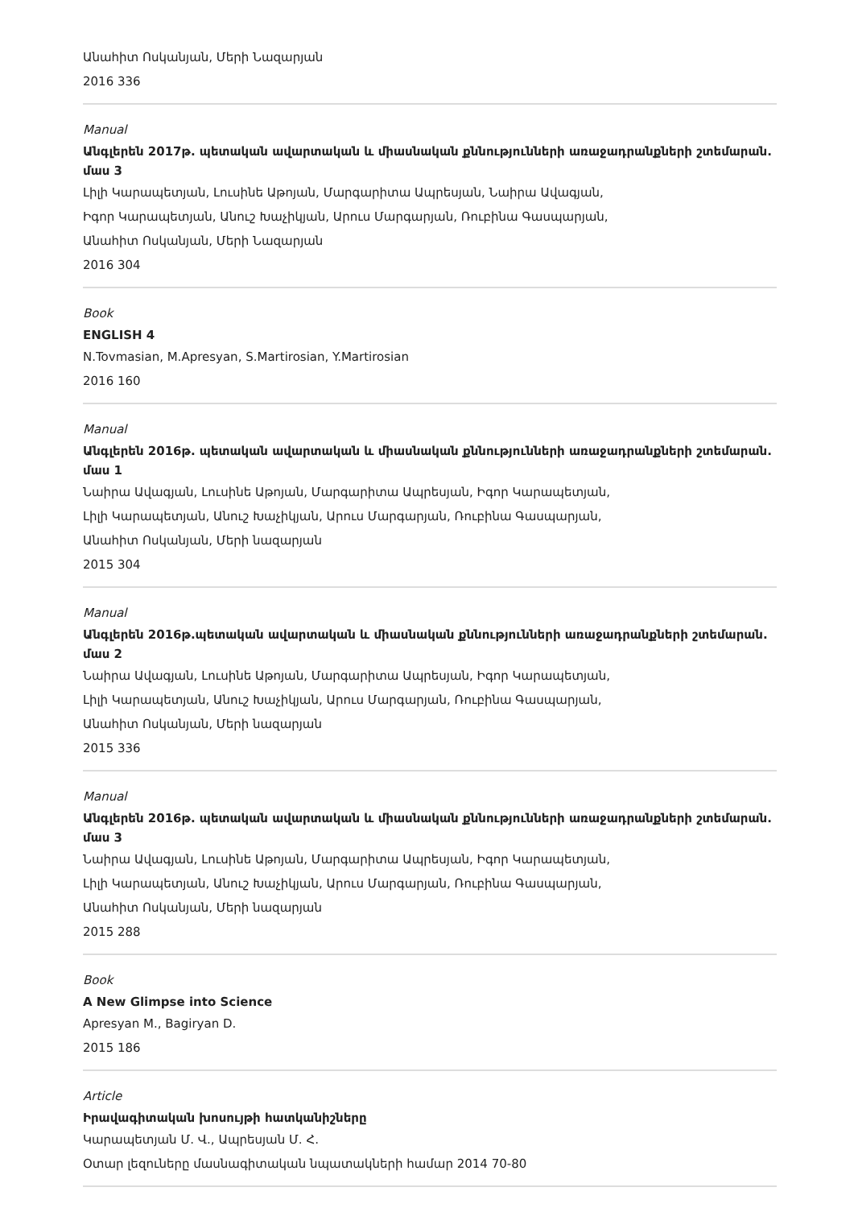Անահիտ Ոսկանյան, Մերի Նազարյան
2016 336
Manual
Անգլերեն 2017թ. պետական ավարտական և միասնական քննությունների առաջադրանքների շտեմարան. մաս 3
Լիլի Կարապետյան, Լուսինե Աթոյան, Մարգարիտա Ապրեսյան, Նաիրա Ավագյան,
Իգոր Կարապետյան, Անուշ Խաչիկյան, Արուս Մարգարյան, Ռուբինա Գասպարյան,
Անահիտ Ոսկանյան, Մերի Նազարյան
2016 304
Book
ENGLISH 4
N.Tovmasian, M.Apresyan, S.Martirosian, Y.Martirosian
2016 160
Manual
Անգլերեն 2016թ. պետական ավարտական և միասնական քննությունների առաջադրանքների շտեմարան. մաս 1
Նաիրա Ավագյան, Լուսինե Աթոյան, Մարգարիտա Ապրեսյան, Իգոր Կարապետյան,
Լիլի Կարապետյան, Անուշ Խաչիկյան, Արուս Մարգարյան, Ռուբինա Գասպարյան,
Անահիտ Ոսկանյան, Մերի նազարյան
2015 304
Manual
Անգլերեն 2016թ.պետական ավարտական և միասնական քննությունների առաջադրանքների շտեմարան. մաս 2
Նաիրա Ավագյան, Լուսինե Աթոյան, Մարգարիտա Ապրեսյան, Իգոր Կարապետյան,
Լիլի Կարապետյան, Անուշ Խաչիկյան, Արուս Մարգարյան, Ռուբինա Գասպարյան,
Անահիտ Ոսկանյան, Մերի նազարյան
2015 336
Manual
Անգլերեն 2016թ. պետական ավարտական և միասնական քննությունների առաջադրանքների շտեմարան. մաս 3
Նաիրա Ավագյան, Լուսինե Աթոյան, Մարգարիտա Ապրեսյան, Իգոր Կարապետյան,
Լիլի Կարապետյան, Անուշ Խաչիկյան, Արուս Մարգարյան, Ռուբինա Գասպարյան,
Անահիտ Ոսկանյան, Մերի նազարյան
2015 288
Book
A New Glimpse into Science
Apresyan M., Bagiryan D.
2015 186
Article
Իրավագիտական խոսույթի հատկանիշները
Կարապետյան Մ. Վ., Ապրեսյան Մ. Հ.
Օտար լեզուները մասնագիտական նպատակների համար 2014 70-80